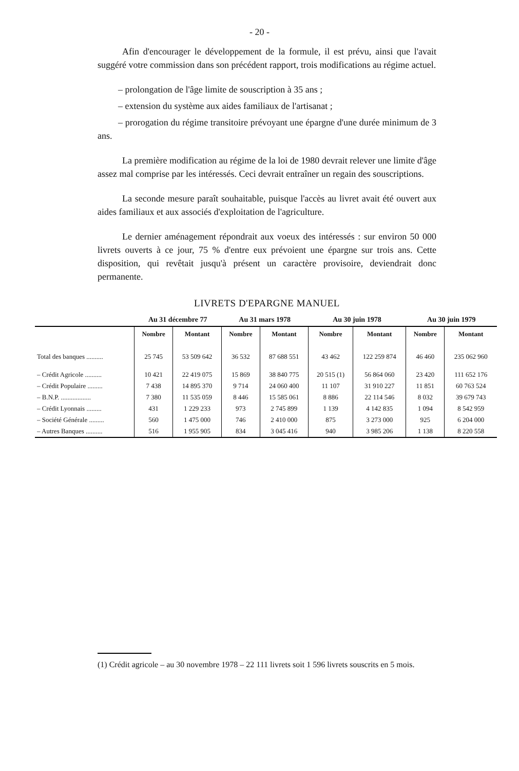- 20 -
Afin d'encourager le développement de la formule, il est prévu, ainsi que l'avait suggéré votre commission dans son précédent rapport, trois modifications au régime actuel.
– prolongation de l'âge limite de souscription à 35 ans ;
– extension du système aux aides familiaux de l'artisanat ;
– prorogation du régime transitoire prévoyant une épargne d'une durée minimum de 3 ans.
La première modification au régime de la loi de 1980 devrait relever une limite d'âge assez mal comprise par les intéressés. Ceci devrait entraîner un regain des souscriptions.
La seconde mesure paraît souhaitable, puisque l'accès au livret avait été ouvert aux aides familiaux et aux associés d'exploitation de l'agriculture.
Le dernier aménagement répondrait aux voeux des intéressés : sur environ 50 000 livrets ouverts à ce jour, 75 % d'entre eux prévoient une épargne sur trois ans. Cette disposition, qui revêtait jusqu'à présent un caractère provisoire, deviendrait donc permanente.
LIVRETS D'EPARGNE MANUEL
| | Au 31 décembre 77 | | Au 31 mars 1978 | | Au 30 juin 1978 | | Au 30 juin 1979 | |
| --- | --- | --- | --- | --- | --- | --- | --- | --- |
| | Nombre | Montant | Nombre | Montant | Nombre | Montant | Nombre | Montant |
| Total des banques .......... | 25 745 | 53 509 642 | 36 532 | 87 688 551 | 43 462 | 122 259 874 | 46 460 | 235 062 960 |
| – Crédit Agricole .......... | 10 421 | 22 419 075 | 15 869 | 38 840 775 | 20 515 (1) | 56 864 060 | 23 420 | 111 652 176 |
| – Crédit Populaire ......... | 7 438 | 14 895 370 | 9 714 | 24 060 400 | 11 107 | 31 910 227 | 11 851 | 60 763 524 |
| – B.N.P. .................. | 7 380 | 11 535 059 | 8 446 | 15 585 061 | 8 886 | 22 114 546 | 8 032 | 39 679 743 |
| – Crédit Lyonnais ......... | 431 | 1 229 233 | 973 | 2 745 899 | 1 139 | 4 142 835 | 1 094 | 8 542 959 |
| – Société Générale ......... | 560 | 1 475 000 | 746 | 2 410 000 | 875 | 3 273 000 | 925 | 6 204 000 |
| – Autres Banques .......... | 516 | 1 955 905 | 834 | 3 045 416 | 940 | 3 985 206 | 1 138 | 8 220 558 |
(1) Crédit agricole – au 30 novembre 1978 – 22 111 livrets soit 1 596 livrets souscrits en 5 mois.